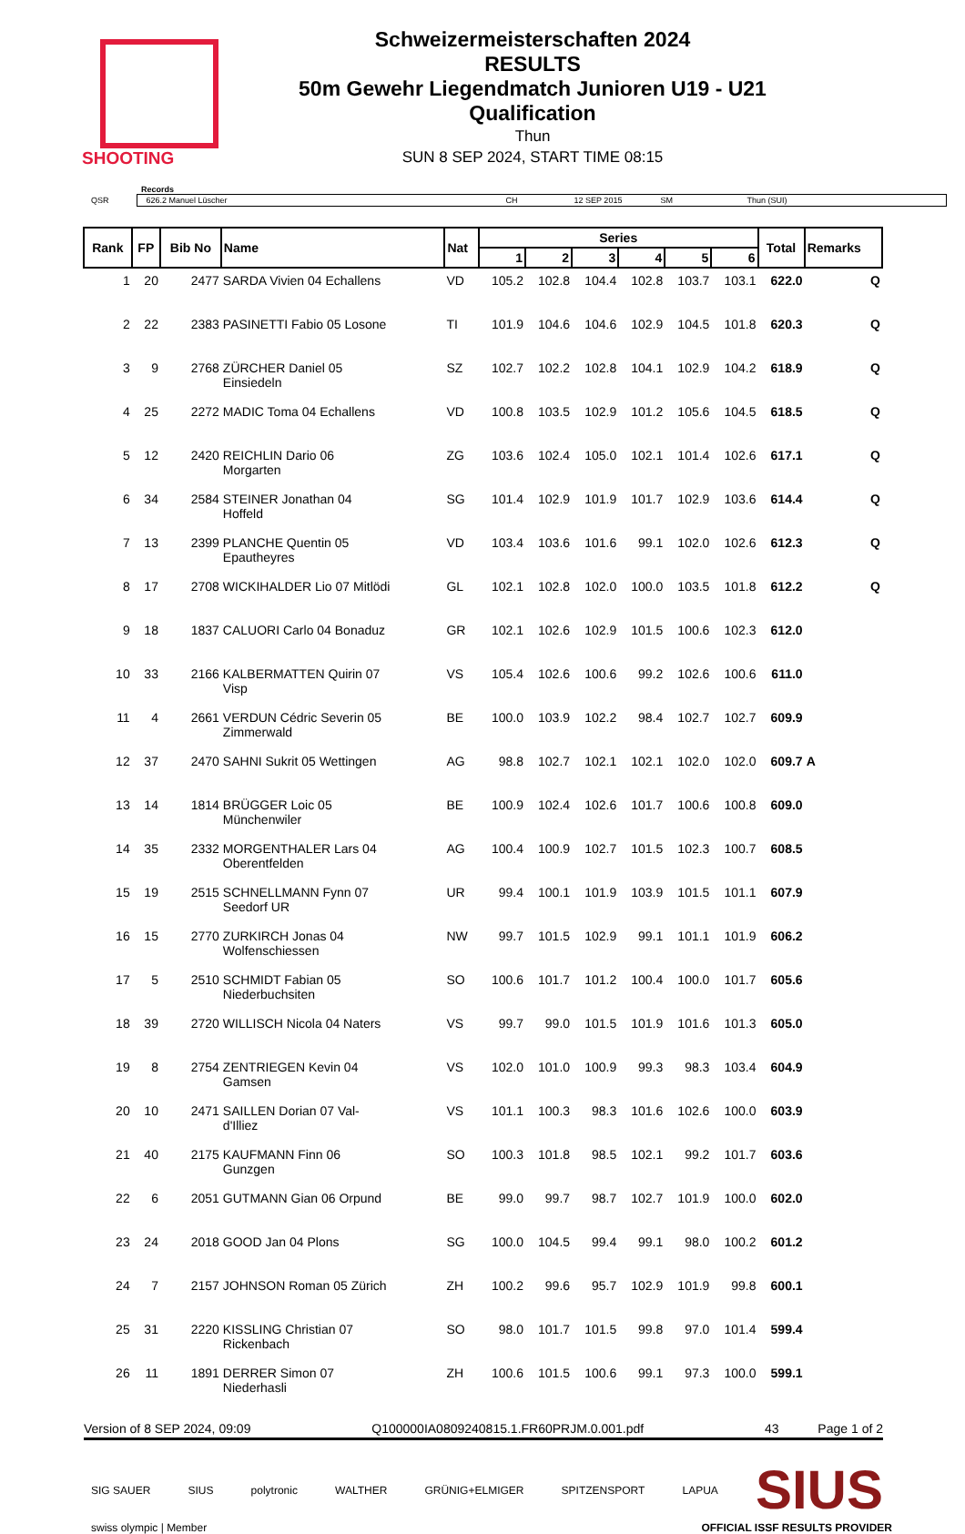SHOOTING
Schweizermeisterschaften 2024
RESULTS
50m Gewehr Liegendmatch Junioren U19 - U21
Qualification
Thun
SUN 8 SEP 2024, START TIME 08:15
Records
QSR
626.2 Manuel Lüscher CH 12 SEP 2015 SM Thun (SUI)
| Rank | FP | Bib No | Name | Nat | Series | | | | | | Total | Remarks |
| --- | --- | --- | --- | --- | --- | --- | --- | --- | --- | --- | --- | --- |
| | | | | | 1 | 2 | 3 | 4 | 5 | 6 | | |
| 1 | 20 | 2477 | SARDA Vivien 04 Echallens | VD | 105.2 | 102.8 | 104.4 | 102.8 | 103.7 | 103.1 | 622.0 | Q |
| 2 | 22 | 2383 | PASINETTI Fabio 05 Losone | TI | 101.9 | 104.6 | 104.6 | 102.9 | 104.5 | 101.8 | 620.3 | Q |
| 3 | 9 | 2768 | ZÜRCHER Daniel 05 Einsiedeln | SZ | 102.7 | 102.2 | 102.8 | 104.1 | 102.9 | 104.2 | 618.9 | Q |
| 4 | 25 | 2272 | MADIC Toma 04 Echallens | VD | 100.8 | 103.5 | 102.9 | 101.2 | 105.6 | 104.5 | 618.5 | Q |
| 5 | 12 | 2420 | REICHLIN Dario 06 Morgarten | ZG | 103.6 | 102.4 | 105.0 | 102.1 | 101.4 | 102.6 | 617.1 | Q |
| 6 | 34 | 2584 | STEINER Jonathan 04 Hoffeld | SG | 101.4 | 102.9 | 101.9 | 101.7 | 102.9 | 103.6 | 614.4 | Q |
| 7 | 13 | 2399 | PLANCHE Quentin 05 Epautheyres | VD | 103.4 | 103.6 | 101.6 | 99.1 | 102.0 | 102.6 | 612.3 | Q |
| 8 | 17 | 2708 | WICKIHALDER Lio 07 Mitlödi | GL | 102.1 | 102.8 | 102.0 | 100.0 | 103.5 | 101.8 | 612.2 | Q |
| 9 | 18 | 1837 | CALUORI Carlo 04 Bonaduz | GR | 102.1 | 102.6 | 102.9 | 101.5 | 100.6 | 102.3 | 612.0 | |
| 10 | 33 | 2166 | KALBERMATTEN Quirin 07 Visp | VS | 105.4 | 102.6 | 100.6 | 99.2 | 102.6 | 100.6 | 611.0 | |
| 11 | 4 | 2661 | VERDUN Cédric Severin 05 Zimmerwald | BE | 100.0 | 103.9 | 102.2 | 98.4 | 102.7 | 102.7 | 609.9 | |
| 12 | 37 | 2470 | SAHNI Sukrit 05 Wettingen | AG | 98.8 | 102.7 | 102.1 | 102.1 | 102.0 | 102.0 | 609.7 | A |
| 13 | 14 | 1814 | BRÜGGER Loic 05 Münchenwiler | BE | 100.9 | 102.4 | 102.6 | 101.7 | 100.6 | 100.8 | 609.0 | |
| 14 | 35 | 2332 | MORGENTHALER Lars 04 Oberentfelden | AG | 100.4 | 100.9 | 102.7 | 101.5 | 102.3 | 100.7 | 608.5 | |
| 15 | 19 | 2515 | SCHNELLMANN Fynn 07 Seedorf UR | UR | 99.4 | 100.1 | 101.9 | 103.9 | 101.5 | 101.1 | 607.9 | |
| 16 | 15 | 2770 | ZURKIRCH Jonas 04 Wolfenschiessen | NW | 99.7 | 101.5 | 102.9 | 99.1 | 101.1 | 101.9 | 606.2 | |
| 17 | 5 | 2510 | SCHMIDT Fabian 05 Niederbuchsiten | SO | 100.6 | 101.7 | 101.2 | 100.4 | 100.0 | 101.7 | 605.6 | |
| 18 | 39 | 2720 | WILLISCH Nicola 04 Naters | VS | 99.7 | 99.0 | 101.5 | 101.9 | 101.6 | 101.3 | 605.0 | |
| 19 | 8 | 2754 | ZENTRIEGEN Kevin 04 Gamsen | VS | 102.0 | 101.0 | 100.9 | 99.3 | 98.3 | 103.4 | 604.9 | |
| 20 | 10 | 2471 | SAILLEN Dorian 07 Val- d'Illiez | VS | 101.1 | 100.3 | 98.3 | 101.6 | 102.6 | 100.0 | 603.9 | |
| 21 | 40 | 2175 | KAUFMANN Finn 06 Gunzgen | SO | 100.3 | 101.8 | 98.5 | 102.1 | 99.2 | 101.7 | 603.6 | |
| 22 | 6 | 2051 | GUTMANN Gian 06 Orpund | BE | 99.0 | 99.7 | 98.7 | 102.7 | 101.9 | 100.0 | 602.0 | |
| 23 | 24 | 2018 | GOOD Jan 04 Plons | SG | 100.0 | 104.5 | 99.4 | 99.1 | 98.0 | 100.2 | 601.2 | |
| 24 | 7 | 2157 | JOHNSON Roman 05 Zürich | ZH | 100.2 | 99.6 | 95.7 | 102.9 | 101.9 | 99.8 | 600.1 | |
| 25 | 31 | 2220 | KISSLING Christian 07 Rickenbach | SO | 98.0 | 101.7 | 101.5 | 99.8 | 97.0 | 101.4 | 599.4 | |
| 26 | 11 | 1891 | DERRER Simon 07 Niederhasli | ZH | 100.6 | 101.5 | 100.6 | 99.1 | 97.3 | 100.0 | 599.1 | |
Version of 8 SEP 2024, 09:09 Q100000IA0809240815.1.FR60PRJM.0.001.pdf 43 Page 1 of 2
SIG SAUER SIUS polytronic WALTHER GRÜNIG+ELMIGER SPITZENSPORT LAPUA SIUS
swiss olympic | Member OFFICIAL ISSF RESULTS PROVIDER